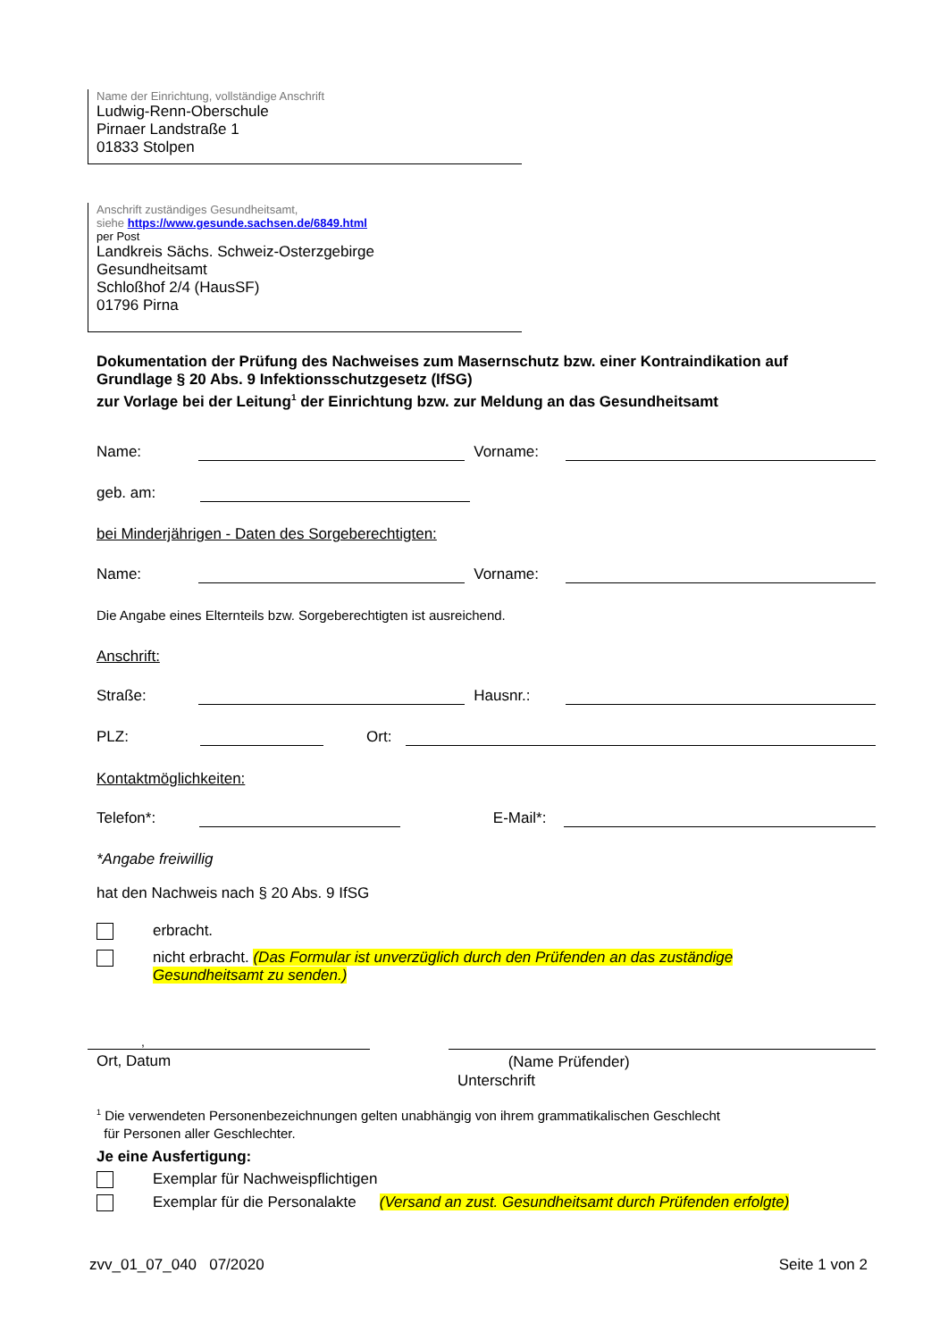Name der Einrichtung, vollständige Anschrift
Ludwig-Renn-Oberschule
Pirnaer Landstraße 1
01833 Stolpen
Anschrift zuständiges Gesundheitsamt,
siehe https://www.gesunde.sachsen.de/6849.html
per Post
Landkreis Sächs. Schweiz-Osterzgebirge
Gesundheitsamt
Schloßhof 2/4 (HausSF)
01796 Pirna
Dokumentation der Prüfung des Nachweises zum Masernschutz bzw. einer Kontraindikation auf
Grundlage § 20 Abs. 9 Infektionsschutzgesetz (IfSG)
zur Vorlage bei der Leitung<sup>1</sup> der Einrichtung bzw. zur Meldung an das Gesundheitsamt
Name: Vorname:
geb. am:
bei Minderjährigen - Daten des Sorgeberechtigten:
Name: Vorname:
Die Angabe eines Elternteils bzw. Sorgeberechtigten ist ausreichend.
Anschrift:
Straße: Hausnr.:
PLZ: Ort:
Kontaktmöglichkeiten:
Telefon*: E-Mail*:
*Angabe freiwillig
hat den Nachweis nach § 20 Abs. 9 IfSG
erbracht.
nicht erbracht. (Das Formular ist unverzüglich durch den Prüfenden an das zuständige Gesundheitsamt zu senden.)
,
Ort, Datum
(Name Prüfender)
Unterschrift
<sup>1</sup> Die verwendeten Personenbezeichnungen gelten unabhängig von ihrem grammatikalischen Geschlecht
für Personen aller Geschlechter.
Je eine Ausfertigung:
Exemplar für Nachweispflichtigen
Exemplar für die Personalakte (Versand an zust. Gesundheitsamt durch Prüfenden erfolgte)
zvv_01_07_040 07/2020 Seite 1 von 2